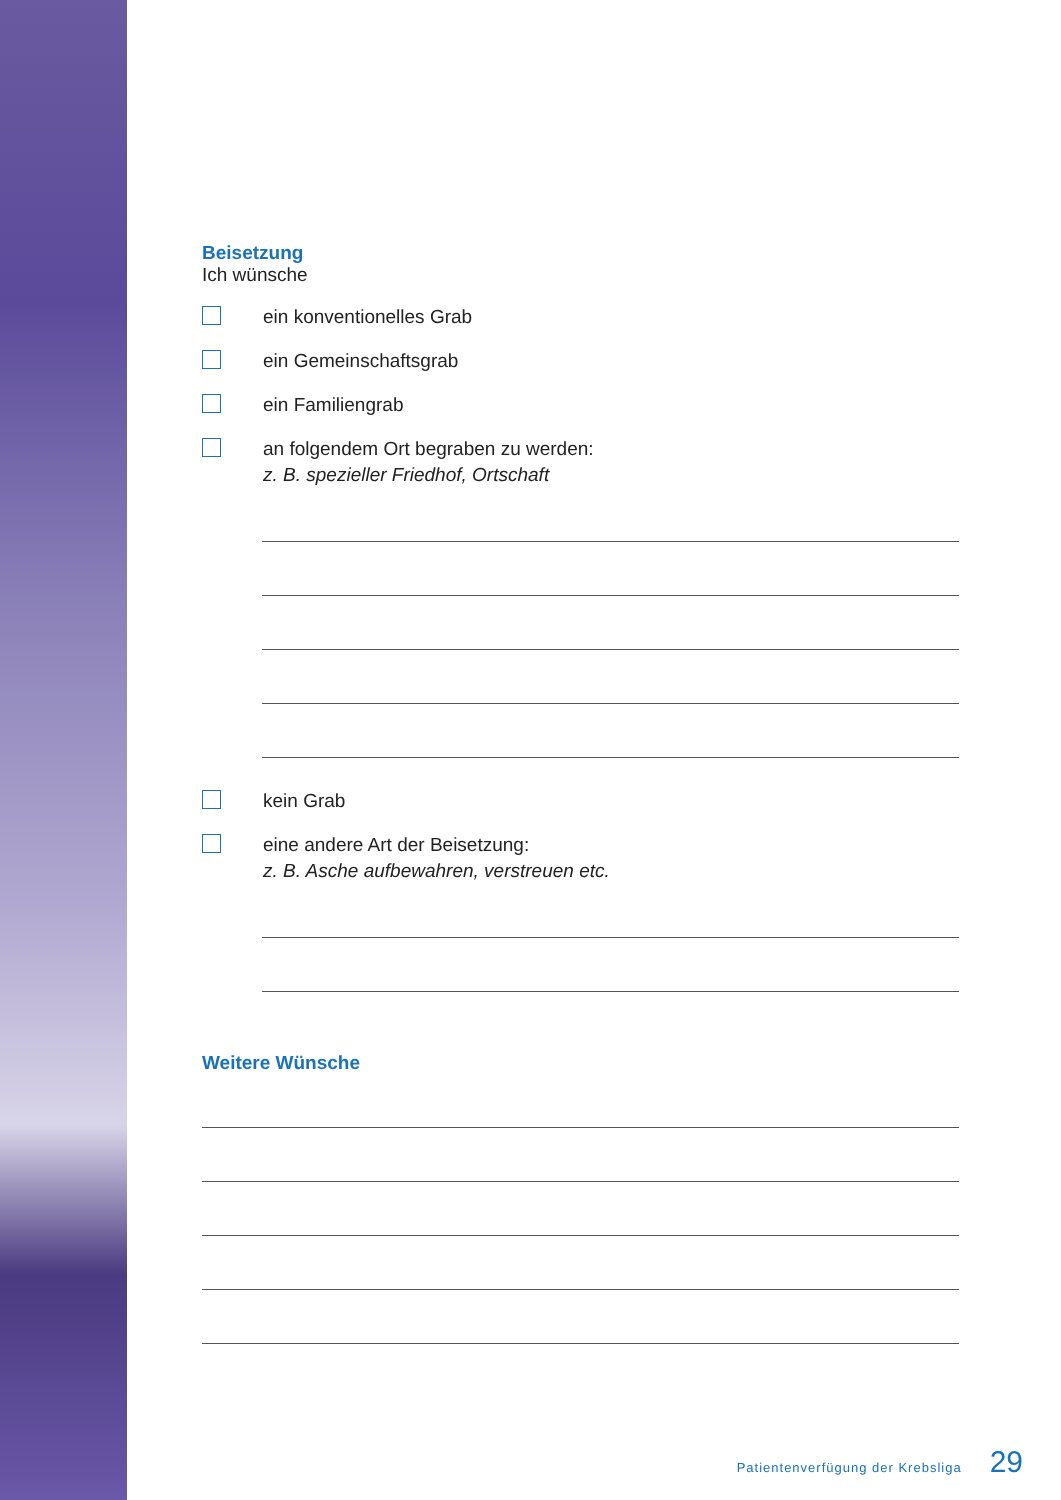Beisetzung
Ich wünsche
ein konventionelles Grab
ein Gemeinschaftsgrab
ein Familiengrab
an folgendem Ort begraben zu werden:
z. B. spezieller Friedhof, Ortschaft
kein Grab
eine andere Art der Beisetzung:
z. B. Asche aufbewahren, verstreuen etc.
Weitere Wünsche
Patientenverfügung der Krebsliga 29